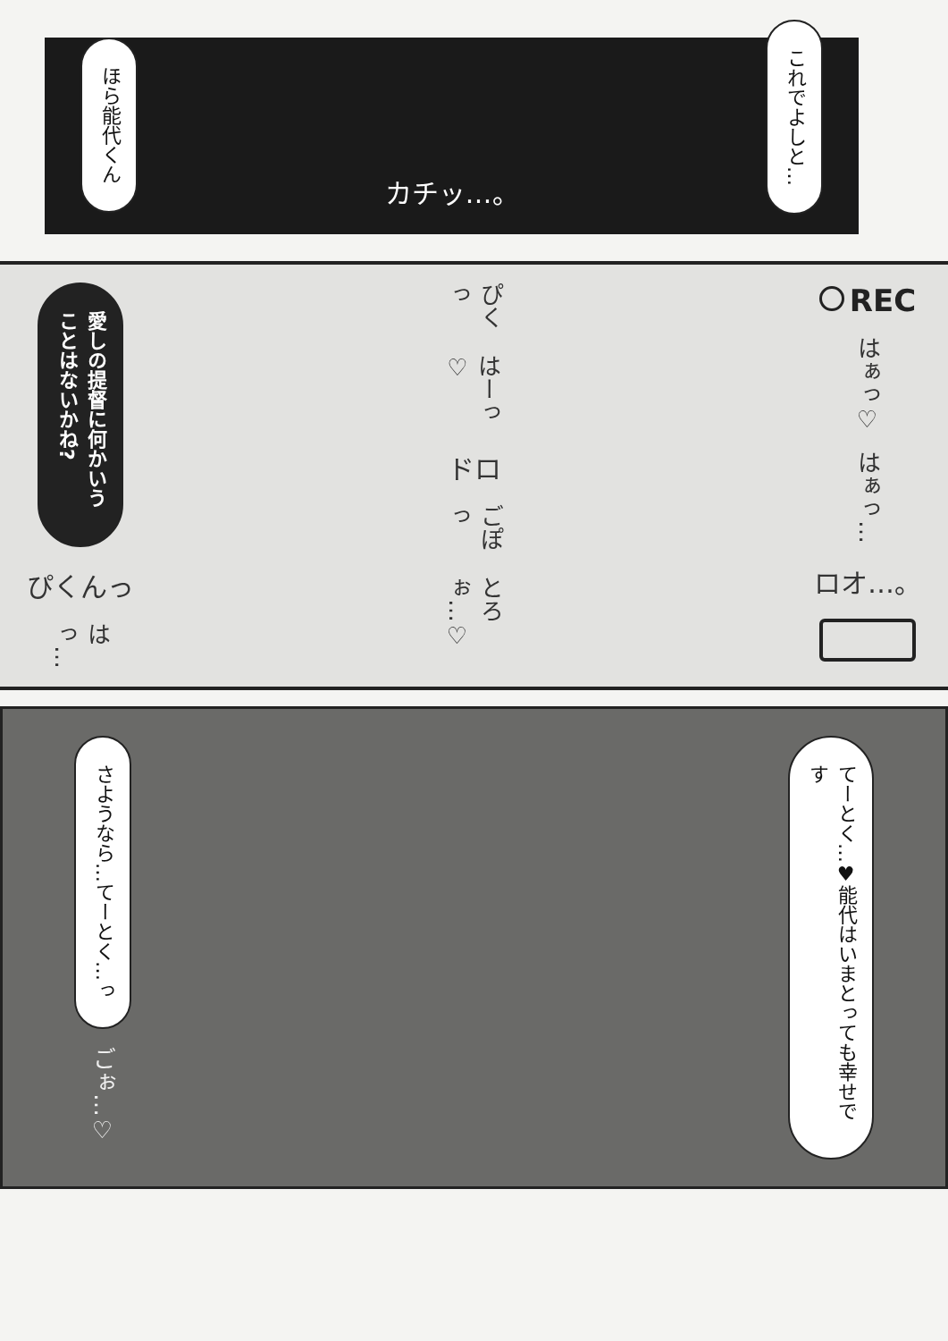ほら能代くん
カチッ…。
これでよしと…
愛しの提督に何かいうことはないかね?
ぴくんっ
はっ…
ぴくっ
はーっ♡
ドロ
ごぽっ
とろぉ…♡
REC
はぁっ♡
はぁっ…
ロオ…。
さようなら…てーとく…っ
ごぉ…♡
てーとく…♥能代はいまとっても幸せです